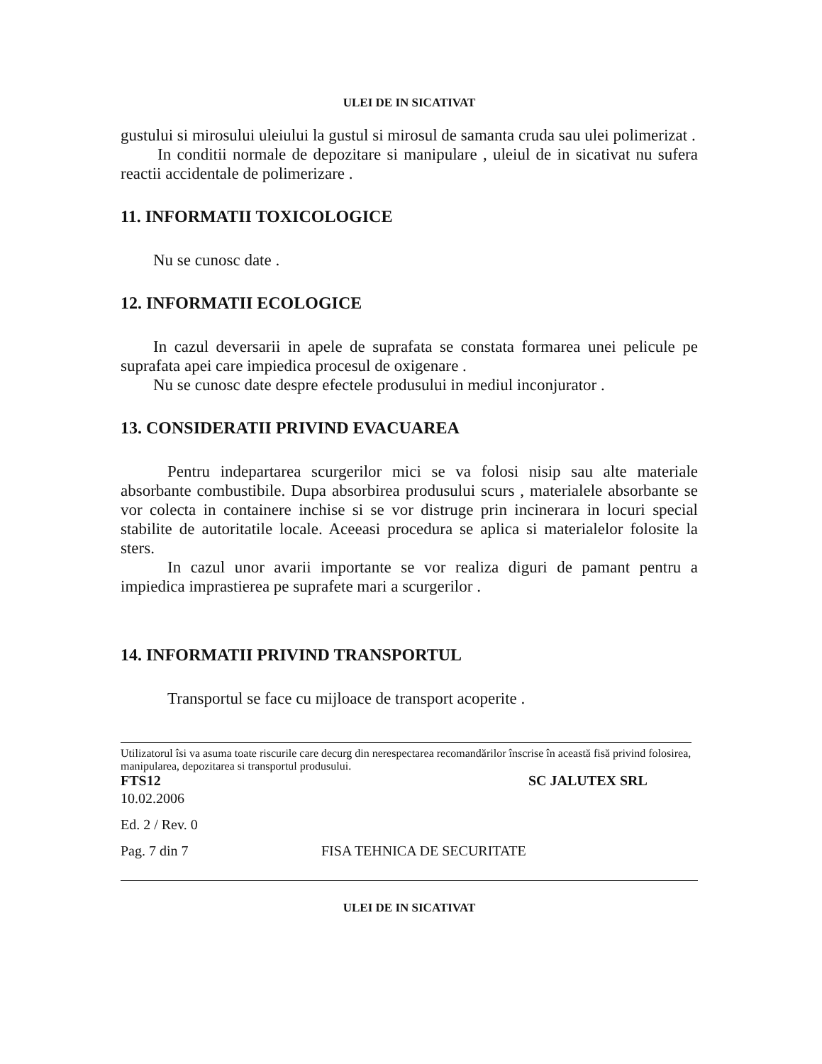ULEI DE IN SICATIVAT
gustului si mirosului uleiului la gustul si mirosul de samanta cruda sau ulei polimerizat .
In conditii normale de depozitare si manipulare , uleiul de in sicativat nu sufera reactii accidentale de polimerizare .
11. INFORMATII TOXICOLOGICE
Nu se cunosc date .
12. INFORMATII ECOLOGICE
In cazul deversarii in apele de suprafata se constata formarea unei pelicule pe suprafata apei care impiedica procesul de oxigenare .
Nu se cunosc date despre efectele produsului in mediul inconjurator .
13. CONSIDERATII PRIVIND EVACUAREA
Pentru indepartarea scurgerilor mici se va folosi nisip sau alte materiale absorbante combustibile. Dupa absorbirea produsului scurs , materialele absorbante se vor colecta in containere inchise si se vor distruge prin incinerara in locuri special stabilite de autoritatile locale. Aceeasi procedura se aplica si materialelor folosite la sters.
In cazul unor avarii importante se vor realiza diguri de pamant pentru a impiedica imprastierea pe suprafete mari a scurgerilor .
14. INFORMATII PRIVIND TRANSPORTUL
Transportul se face cu mijloace de transport acoperite .
Utilizatorul îsi va asuma toate riscurile care decurg din nerespectarea recomandărilor înscrise în această fisă privind folosirea, manipularea, depozitarea si transportul produsului.
FTS12 SC JALUTEX SRL
10.02.2006
Ed. 2 / Rev. 0
Pag. 7 din 7 FISA TEHNICA DE SECURITATE
ULEI DE IN SICATIVAT